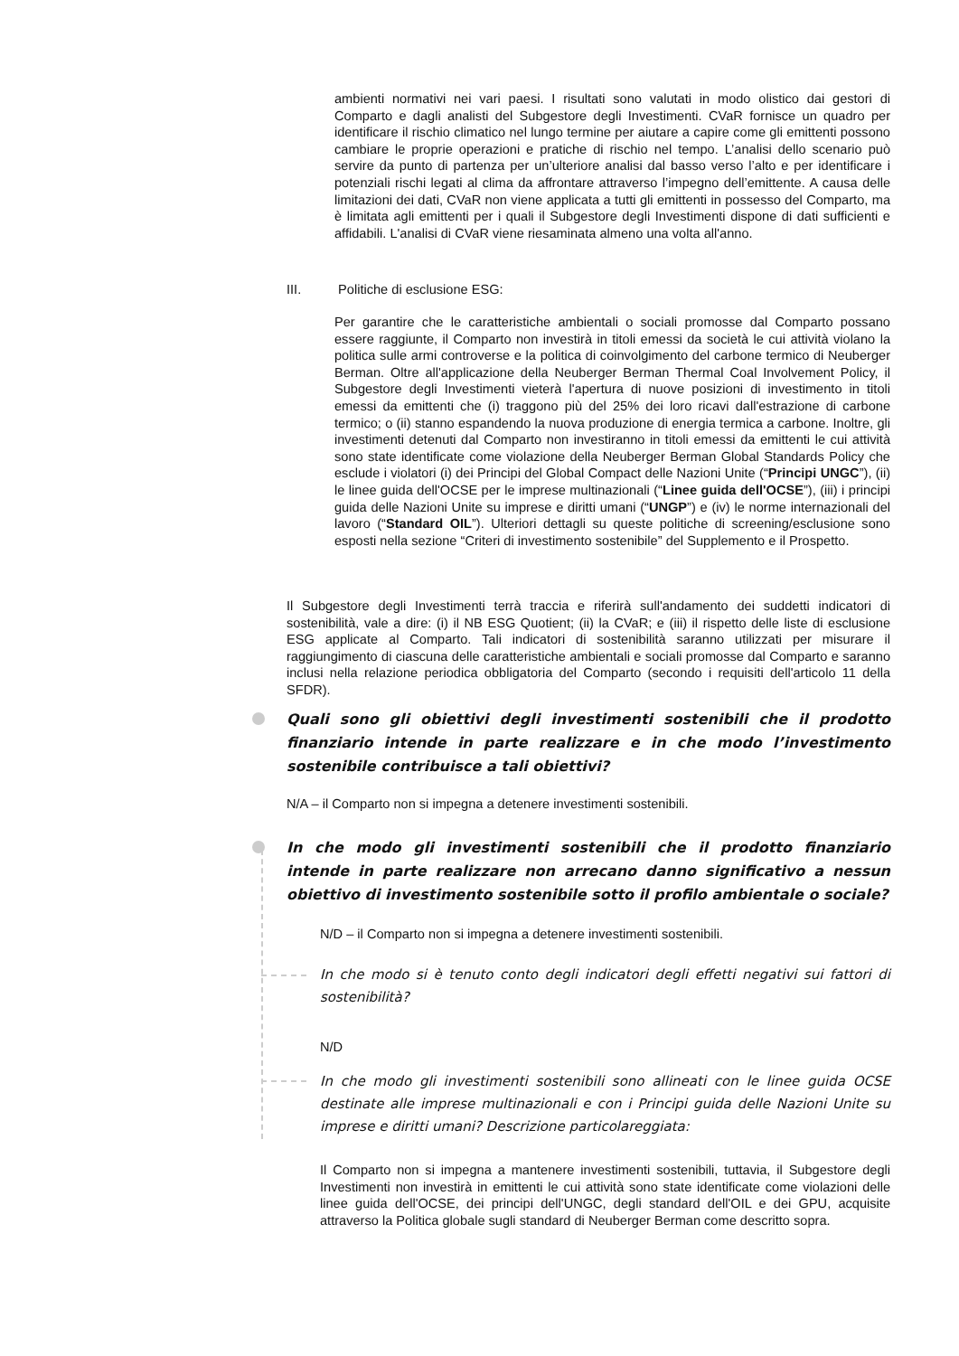ambienti normativi nei vari paesi. I risultati sono valutati in modo olistico dai gestori di Comparto e dagli analisti del Subgestore degli Investimenti. CVaR fornisce un quadro per identificare il rischio climatico nel lungo termine per aiutare a capire come gli emittenti possono cambiare le proprie operazioni e pratiche di rischio nel tempo. L’analisi dello scenario può servire da punto di partenza per un’ulteriore analisi dal basso verso l’alto e per identificare i potenziali rischi legati al clima da affrontare attraverso l’impegno dell’emittente. A causa delle limitazioni dei dati, CVaR non viene applicata a tutti gli emittenti in possesso del Comparto, ma è limitata agli emittenti per i quali il Subgestore degli Investimenti dispone di dati sufficienti e affidabili. L'analisi di CVaR viene riesaminata almeno una volta all'anno.
III. Politiche di esclusione ESG:
Per garantire che le caratteristiche ambientali o sociali promosse dal Comparto possano essere raggiunte, il Comparto non investirà in titoli emessi da società le cui attività violano la politica sulle armi controverse e la politica di coinvolgimento del carbone termico di Neuberger Berman. Oltre all'applicazione della Neuberger Berman Thermal Coal Involvement Policy, il Subgestore degli Investimenti vieterà l'apertura di nuove posizioni di investimento in titoli emessi da emittenti che (i) traggono più del 25% dei loro ricavi dall'estrazione di carbone termico; o (ii) stanno espandendo la nuova produzione di energia termica a carbone. Inoltre, gli investimenti detenuti dal Comparto non investiranno in titoli emessi da emittenti le cui attività sono state identificate come violazione della Neuberger Berman Global Standards Policy che esclude i violatori (i) dei Principi del Global Compact delle Nazioni Unite (“Principi UNGC”), (ii) le linee guida dell'OCSE per le imprese multinazionali (“Linee guida dell'OCSE”), (iii) i principi guida delle Nazioni Unite su imprese e diritti umani (“UNGP”) e (iv) le norme internazionali del lavoro (“Standard OIL”). Ulteriori dettagli su queste politiche di screening/esclusione sono esposti nella sezione “Criteri di investimento sostenibile” del Supplemento e il Prospetto.
Il Subgestore degli Investimenti terrà traccia e riferirà sull'andamento dei suddetti indicatori di sostenibilità, vale a dire: (i) il NB ESG Quotient; (ii) la CVaR; e (iii) il rispetto delle liste di esclusione ESG applicate al Comparto. Tali indicatori di sostenibilità saranno utilizzati per misurare il raggiungimento di ciascuna delle caratteristiche ambientali e sociali promosse dal Comparto e saranno inclusi nella relazione periodica obbligatoria del Comparto (secondo i requisiti dell'articolo 11 della SFDR).
Quali sono gli obiettivi degli investimenti sostenibili che il prodotto finanziario intende in parte realizzare e in che modo l’investimento sostenibile contribuisce a tali obiettivi?
N/A – il Comparto non si impegna a detenere investimenti sostenibili.
In che modo gli investimenti sostenibili che il prodotto finanziario intende in parte realizzare non arrecano danno significativo a nessun obiettivo di investimento sostenibile sotto il profilo ambientale o sociale?
N/D – il Comparto non si impegna a detenere investimenti sostenibili.
In che modo si è tenuto conto degli indicatori degli effetti negativi sui fattori di sostenibilità?
N/D
In che modo gli investimenti sostenibili sono allineati con le linee guida OCSE destinate alle imprese multinazionali e con i Principi guida delle Nazioni Unite su imprese e diritti umani? Descrizione particolareggiata:
Il Comparto non si impegna a mantenere investimenti sostenibili, tuttavia, il Subgestore degli Investimenti non investirà in emittenti le cui attività sono state identificate come violazioni delle linee guida dell'OCSE, dei principi dell'UNGC, degli standard dell'OIL e dei GPU, acquisite attraverso la Politica globale sugli standard di Neuberger Berman come descritto sopra.